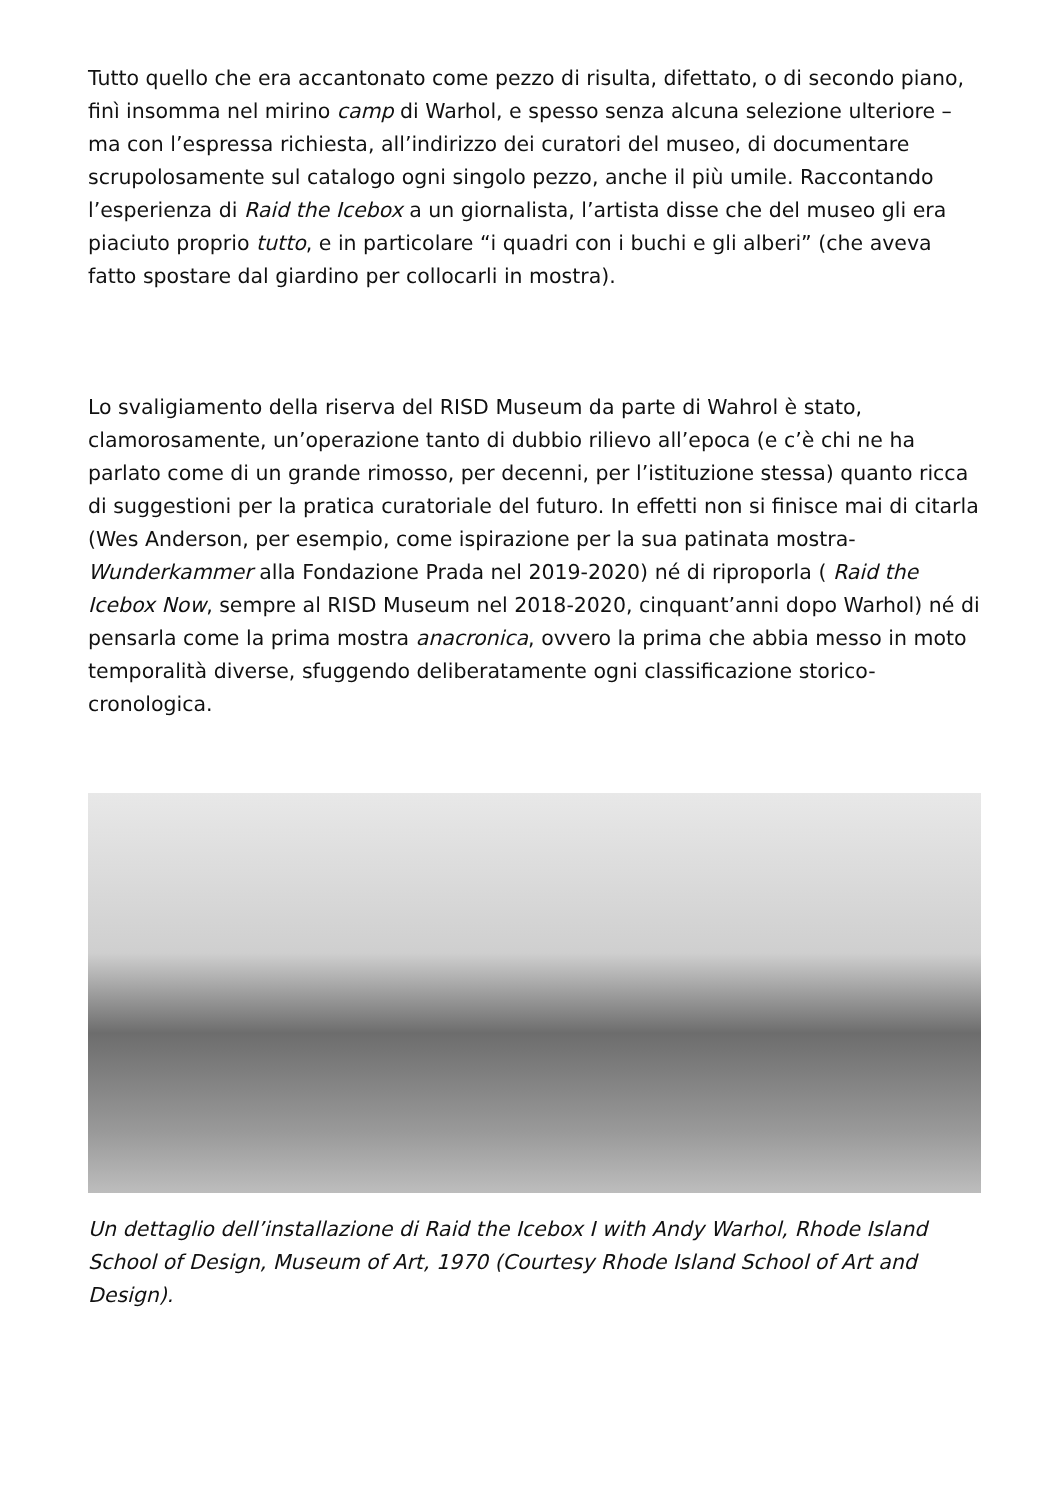Tutto quello che era accantonato come pezzo di risulta, difettato, o di secondo piano, finì insomma nel mirino camp di Warhol, e spesso senza alcuna selezione ulteriore – ma con l’espressa richiesta, all’indirizzo dei curatori del museo, di documentare scrupolosamente sul catalogo ogni singolo pezzo, anche il più umile. Raccontando l’esperienza di Raid the Icebox a un giornalista, l’artista disse che del museo gli era piaciuto proprio tutto, e in particolare “i quadri con i buchi e gli alberi” (che aveva fatto spostare dal giardino per collocarli in mostra).
Lo svaligiamento della riserva del RISD Museum da parte di Wahrol è stato, clamorosamente, un’operazione tanto di dubbio rilievo all’epoca (e c’è chi ne ha parlato come di un grande rimosso, per decenni, per l’istituzione stessa) quanto ricca di suggestioni per la pratica curatoriale del futuro. In effetti non si finisce mai di citarla (Wes Anderson, per esempio, come ispirazione per la sua patinata mostra-Wunderkammer alla Fondazione Prada nel 2019-2020) né di riproporla ( Raid the Icebox Now, sempre al RISD Museum nel 2018-2020, cinquant’anni dopo Warhol) né di pensarla come la prima mostra anacronica, ovvero la prima che abbia messo in moto temporalità diverse, sfuggendo deliberatamente ogni classificazione storico-cronologica.
Un dettaglio dell’installazione di Raid the Icebox I with Andy Warhol, Rhode Island School of Design, Museum of Art, 1970 (Courtesy Rhode Island School of Art and Design).